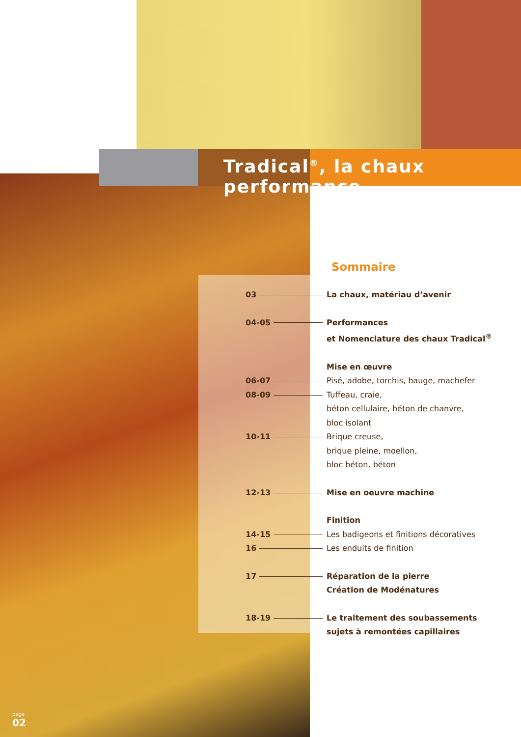Tradical<sup>®</sup>, la chaux performance
Sommaire
03 La chaux, matériau d’avenir
04-05 Performances
et Nomenclature des chaux Tradical<sup>®</sup>
Mise en œuvre
06-07 Pisé, adobe, torchis, bauge, machefer
08-09 Tuffeau, craie,
béton cellulaire, béton de chanvre,
bloc isolant
10-11 Brique creuse,
brique pleine, moellon,
bloc béton, béton
12-13 Mise en oeuvre machine
Finition
14-15 Les badigeons et finitions décoratives
16 Les enduits de finition
17 Réparation de la pierre
Création de Modénatures
18-19 Le traitement des soubassements
sujets à remontées capillaires
page
02